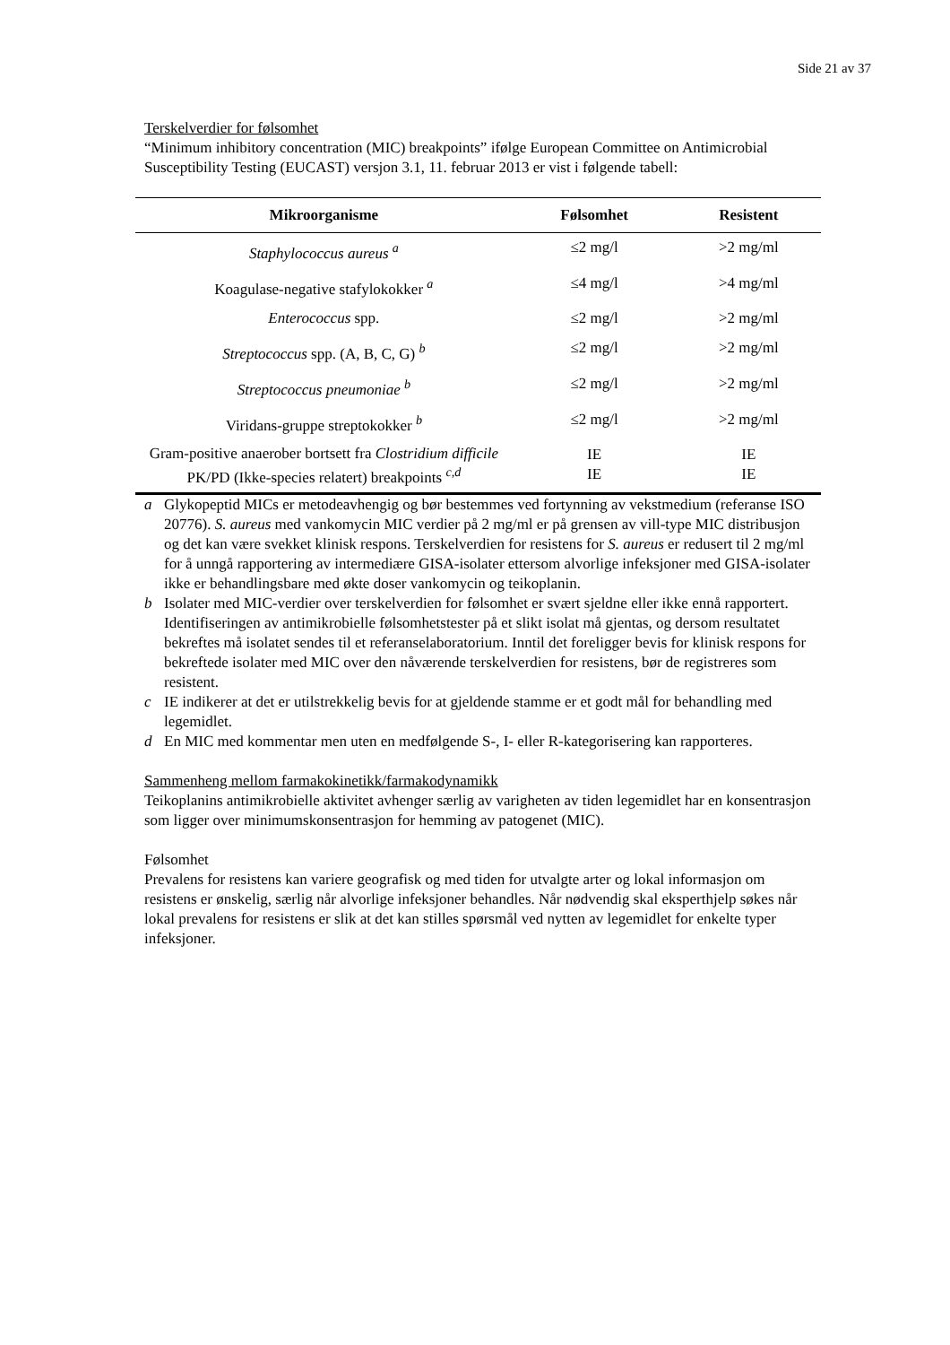Side 21 av 37
Terskelverdier for følsomhet
“Minimum inhibitory concentration (MIC) breakpoints” ifølge European Committee on Antimicrobial Susceptibility Testing (EUCAST) versjon 3.1, 11. februar 2013 er vist i følgende tabell:
| Mikroorganisme | Følsomhet | Resistent |
| --- | --- | --- |
| Staphylococcus aureus <sup>a</sup> | ≤2 mg/l | >2 mg/ml |
| Koagulase-negative stafylokokker <sup>a</sup> | ≤4 mg/l | >4 mg/ml |
| Enterococcus spp. | ≤2 mg/l | >2 mg/ml |
| Streptococcus spp. (A, B, C, G) <sup>b</sup> | ≤2 mg/l | >2 mg/ml |
| Streptococcus pneumoniae <sup>b</sup> | ≤2 mg/l | >2 mg/ml |
| Viridans-gruppe streptokokker <sup>b</sup> | ≤2 mg/l | >2 mg/ml |
| Gram-positive anaerober bortsett fra Clostridium difficile PK/PD (Ikke-species relatert) breakpoints <sup>c,d</sup> | IE IE | IE IE |
a Glykopeptid MICs er metodeavhengig og bør bestemmes ved fortynning av vekstmedium (referanse ISO 20776). S. aureus med vankomycin MIC verdier på 2 mg/ml er på grensen av vill-type MIC distribusjon og det kan være svekket klinisk respons. Terskelverdien for resistens for S. aureus er redusert til 2 mg/ml for å unngå rapportering av intermediære GISA-isolater ettersom alvorlige infeksjoner med GISA-isolater ikke er behandlingsbare med økte doser vankomycin og teikoplanin.
b Isolater med MIC-verdier over terskelverdien for følsomhet er svært sjeldne eller ikke ennå rapportert. Identifiseringen av antimikrobielle følsomhetstester på et slikt isolat må gjentas, og dersom resultatet bekreftes må isolatet sendes til et referanselaboratorium. Inntil det foreligger bevis for klinisk respons for bekreftede isolater med MIC over den nåværende terskelverdien for resistens, bør de registreres som resistent.
c IE indikerer at det er utilstrekkelig bevis for at gjeldende stamme er et godt mål for behandling med legemidlet.
d En MIC med kommentar men uten en medfølgende S-, I- eller R-kategorisering kan rapporteres.
Sammenheng mellom farmakokinetikk/farmakodynamikk
Teikoplanins antimikrobielle aktivitet avhenger særlig av varigheten av tiden legemidlet har en konsentrasjon som ligger over minimumskonsentrasjon for hemming av patogenet (MIC).
Følsomhet
Prevalens for resistens kan variere geografisk og med tiden for utvalgte arter og lokal informasjon om resistens er ønskelig, særlig når alvorlige infeksjoner behandles. Når nødvendig skal eksperthjelp søkes når lokal prevalens for resistens er slik at det kan stilles spørsmål ved nytten av legemidlet for enkelte typer infeksjoner.